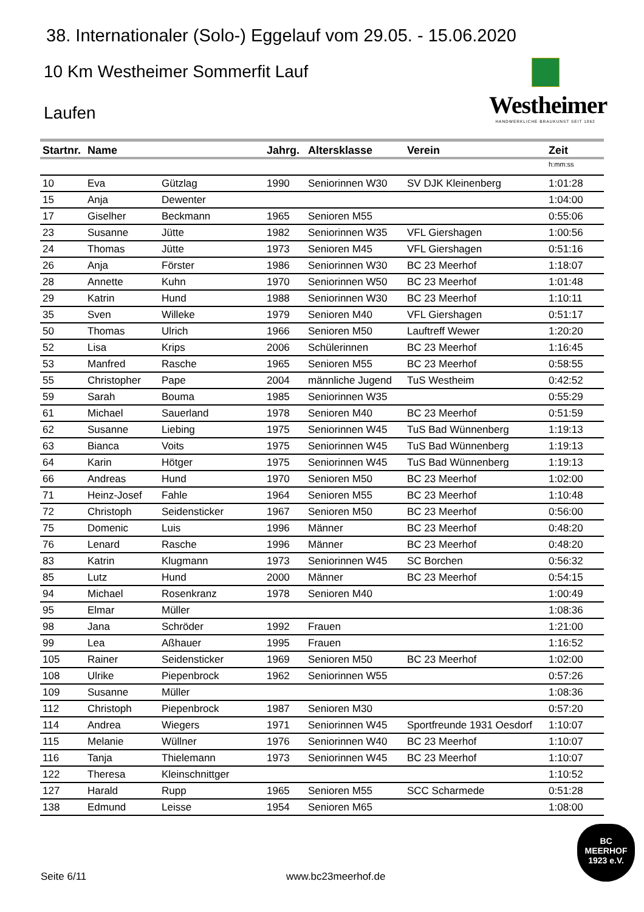38. Internationaler (Solo-) Eggelauf vom 29.05. - 15.06.2020
10 Km Westheimer Sommerfit Lauf
Laufen
Westheimer
HANDWERKLICHE BRAUKUNST SEIT 1862
| Startnr. | Name | | Jahrg. | Altersklasse | Verein | Zeit |
| --- | --- | --- | --- | --- | --- | --- |
| | | | | | | h:mm:ss |
| 10 | Eva | Gützlag | 1990 | Seniorinnen W30 | SV DJK Kleinenberg | 1:01:28 |
| 15 | Anja | Dewenter | | | | 1:04:00 |
| 17 | Giselher | Beckmann | 1965 | Senioren M55 | | 0:55:06 |
| 23 | Susanne | Jütte | 1982 | Seniorinnen W35 | VFL Giershagen | 1:00:56 |
| 24 | Thomas | Jütte | 1973 | Senioren M45 | VFL Giershagen | 0:51:16 |
| 26 | Anja | Förster | 1986 | Seniorinnen W30 | BC 23 Meerhof | 1:18:07 |
| 28 | Annette | Kuhn | 1970 | Seniorinnen W50 | BC 23 Meerhof | 1:01:48 |
| 29 | Katrin | Hund | 1988 | Seniorinnen W30 | BC 23 Meerhof | 1:10:11 |
| 35 | Sven | Willeke | 1979 | Senioren M40 | VFL Giershagen | 0:51:17 |
| 50 | Thomas | Ulrich | 1966 | Senioren M50 | Lauftreff Wewer | 1:20:20 |
| 52 | Lisa | Krips | 2006 | Schülerinnen | BC 23 Meerhof | 1:16:45 |
| 53 | Manfred | Rasche | 1965 | Senioren M55 | BC 23 Meerhof | 0:58:55 |
| 55 | Christopher | Pape | 2004 | männliche Jugend | TuS Westheim | 0:42:52 |
| 59 | Sarah | Bouma | 1985 | Seniorinnen W35 | | 0:55:29 |
| 61 | Michael | Sauerland | 1978 | Senioren M40 | BC 23 Meerhof | 0:51:59 |
| 62 | Susanne | Liebing | 1975 | Seniorinnen W45 | TuS Bad Wünnenberg | 1:19:13 |
| 63 | Bianca | Voits | 1975 | Seniorinnen W45 | TuS Bad Wünnenberg | 1:19:13 |
| 64 | Karin | Hötger | 1975 | Seniorinnen W45 | TuS Bad Wünnenberg | 1:19:13 |
| 66 | Andreas | Hund | 1970 | Senioren M50 | BC 23 Meerhof | 1:02:00 |
| 71 | Heinz-Josef | Fahle | 1964 | Senioren M55 | BC 23 Meerhof | 1:10:48 |
| 72 | Christoph | Seidensticker | 1967 | Senioren M50 | BC 23 Meerhof | 0:56:00 |
| 75 | Domenic | Luis | 1996 | Männer | BC 23 Meerhof | 0:48:20 |
| 76 | Lenard | Rasche | 1996 | Männer | BC 23 Meerhof | 0:48:20 |
| 83 | Katrin | Klugmann | 1973 | Seniorinnen W45 | SC Borchen | 0:56:32 |
| 85 | Lutz | Hund | 2000 | Männer | BC 23 Meerhof | 0:54:15 |
| 94 | Michael | Rosenkranz | 1978 | Senioren M40 | | 1:00:49 |
| 95 | Elmar | Müller | | | | 1:08:36 |
| 98 | Jana | Schröder | 1992 | Frauen | | 1:21:00 |
| 99 | Lea | Aßhauer | 1995 | Frauen | | 1:16:52 |
| 105 | Rainer | Seidensticker | 1969 | Senioren M50 | BC 23 Meerhof | 1:02:00 |
| 108 | Ulrike | Piepenbrock | 1962 | Seniorinnen W55 | | 0:57:26 |
| 109 | Susanne | Müller | | | | 1:08:36 |
| 112 | Christoph | Piepenbrock | 1987 | Senioren M30 | | 0:57:20 |
| 114 | Andrea | Wiegers | 1971 | Seniorinnen W45 | Sportfreunde 1931 Oesdorf | 1:10:07 |
| 115 | Melanie | Wüllner | 1976 | Seniorinnen W40 | BC 23 Meerhof | 1:10:07 |
| 116 | Tanja | Thielemann | 1973 | Seniorinnen W45 | BC 23 Meerhof | 1:10:07 |
| 122 | Theresa | Kleinschnittger | | | | 1:10:52 |
| 127 | Harald | Rupp | 1965 | Senioren M55 | SCC Scharmede | 0:51:28 |
| 138 | Edmund | Leisse | 1954 | Senioren M65 | | 1:08:00 |
Seite 6/11 www.bc23meerhof.de
BC
MEERHOF
1923 e.V.